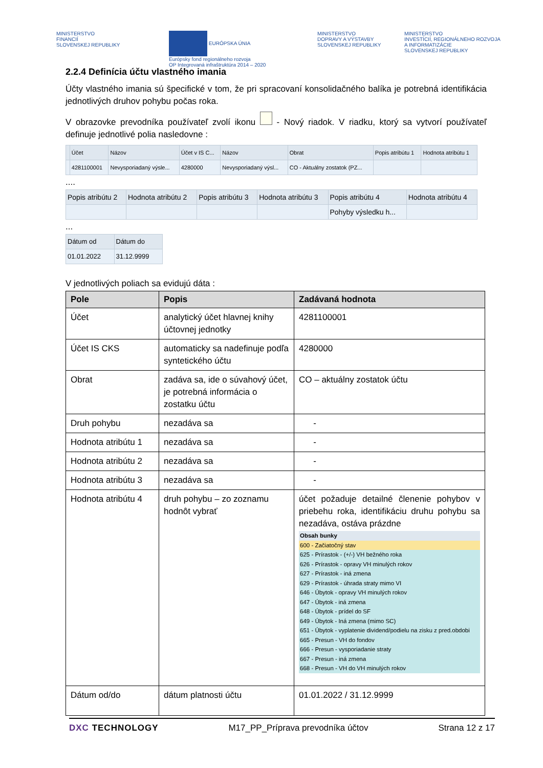MINISTERSTVO
FINANCIÍ
SLOVENSKEJ REPUBLIKY
EURÓPSKA ÚNIA
Európsky fond regionálneho rozvoja
OP Integrovaná infraštruktúra 2014 – 2020
MINISTERSTVO
DOPRAVY A VÝSTAVBY
SLOVENSKEJ REPUBLIKY
MINISTERSTVO
INVESTÍCIÍ, REGIONÁLNEHO ROZVOJA
A INFORMATIZÁCIE
SLOVENSKEJ REPUBLIKY
2.2.4 Definícia účtu vlastného imania
Účty vlastného imania sú špecifické v tom, že pri spracovaní konsolidačného balíka je potrebná identifikácia jednotlivých druhov pohybu počas roka.
V obrazovke prevodníka používateľ zvolí ikonu - Nový riadok. V riadku, ktorý sa vytvorí používateľ definuje jednotlivé polia nasledovne :
| | Účet | Názov | Účet v IS C... | Názov | Obrat | Popis atribútu 1 | Hodnota atribútu 1 |
| --- | --- | --- | --- | --- | --- | --- | --- |
| | 4281100001 | Nevysporiadaný výsle... | 4280000 | Nevysporiadaný výsl... | CO - Aktuálny zostatok (PZ... | | |
....
| Popis atribútu 2 | Hodnota atribútu 2 | Popis atribútu 3 | Hodnota atribútu 3 | Popis atribútu 4 | Hodnota atribútu 4 |
| --- | --- | --- | --- | --- | --- |
| | | | | Pohyby výsledku h... | |
...
| Dátum od | Dátum do |
| --- | --- |
| 01.01.2022 | 31.12.9999 |
V jednotlivých poliach sa evidujú dáta :
| Pole | Popis | Zadávaná hodnota |
| --- | --- | --- |
| Účet | analytický účet hlavnej knihy účtovnej jednotky | 4281100001 |
| Účet IS CKS | automaticky sa nadefinuje podľa syntetického účtu | 4280000 |
| Obrat | zadáva sa, ide o súvahový účet, je potrebná informácia o zostatku účtu | CO – aktuálny zostatok účtu |
| Druh pohybu | nezadáva sa | - |
| Hodnota atribútu 1 | nezadáva sa | - |
| Hodnota atribútu 2 | nezadáva sa | - |
| Hodnota atribútu 3 | nezadáva sa | - |
| Hodnota atribútu 4 | druh pohybu – zo zoznamu hodnôt vybrať | účet požaduje detailné členenie pohybov v priebehu roka, identifikáciu druhu pohybu sa nezadáva, ostáva prázdne Obsah bunky 600 - Začiatočný stav 625 - Prírastok - (+/-) VH bežného roka 626 - Prírastok - opravy VH minulých rokov 627 - Prírastok - iná zmena 629 - Prírastok - úhrada straty mimo VI 646 - Úbytok - opravy VH minulých rokov 647 - Úbytok - iná zmena 648 - Úbytok - prídel do SF 649 - Úbytok - Iná zmena (mimo SC) 651 - Úbytok - vyplatenie dividend/podielu na zisku z pred.obdobi 665 - Presun - VH do fondov 666 - Presun - vysporiadanie straty 667 - Presun - iná zmena 668 - Presun - VH do VH minulých rokov |
| Dátum od/do | dátum platnosti účtu | 01.01.2022 / 31.12.9999 |
DXC TECHNOLOGY M17_PP_Príprava prevodníka účtov Strana 12 z 17